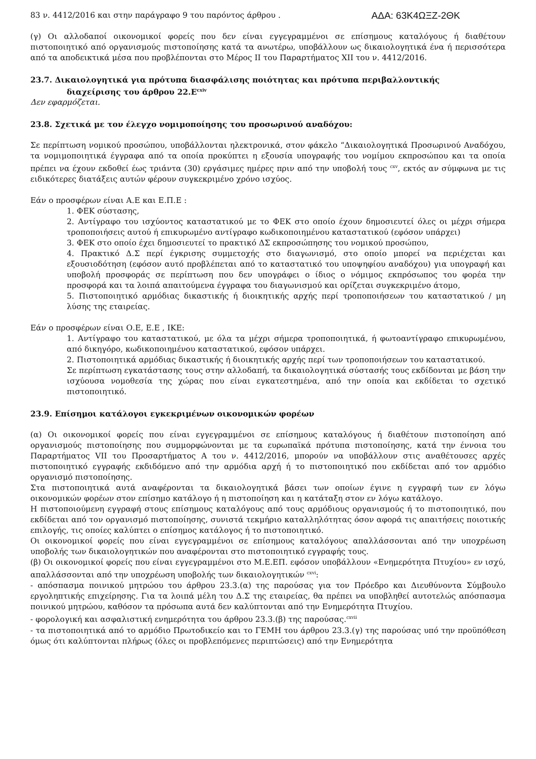83 ν. 4412/2016 και στην παράγραφο 9 του παρόντος άρθρου . ΑΔΑ: 63Κ4ΩΞΖ-2ΘΚ
(γ) Οι αλλοδαποί οικονομικοί φορείς που δεν είναι εγγεγραμμένοι σε επίσημους καταλόγους ή διαθέτουν πιστοποιητικό από οργανισμούς πιστοποίησης κατά τα ανωτέρω, υποβάλλουν ως δικαιολογητικά ένα ή περισσότερα από τα αποδεικτικά μέσα που προβλέπονται στο Μέρος ΙΙ του Παραρτήματος XII του ν. 4412/2016.
23.7. Δικαιολογητικά για πρότυπα διασφάλισης ποιότητας και πρότυπα περιβαλλοντικής
διαχείρισης του άρθρου 22.Ε<sup>cxiv</sup>
Δεν εφαρμόζεται.
23.8. Σχετικά με τον έλεγχο νομιμοποίησης του προσωρινού αναδόχου:
Σε περίπτωση νομικού προσώπου, υποβάλλονται ηλεκτρονικά, στον φάκελο “Δικαιολογητικά Προσωρινού Αναδόχου, τα νομιμοποιητικά έγγραφα από τα οποία προκύπτει η εξουσία υπογραφής του νομίμου εκπροσώπου και τα οποία πρέπει να έχουν εκδοθεί έως τριάντα (30) εργάσιμες ημέρες πριν από την υποβολή τους <sup>cxv</sup>, εκτός αν σύμφωνα με τις ειδικότερες διατάξεις αυτών φέρουν συγκεκριμένο χρόνο ισχύος.
Εάν ο προσφέρων είναι Α.Ε και Ε.Π.Ε :
1. ΦΕΚ σύστασης,
2. Αντίγραφο του ισχύοντος καταστατικού με το ΦΕΚ στο οποίο έχουν δημοσιευτεί όλες οι μέχρι σήμερα τροποποιήσεις αυτού ή επικυρωμένο αντίγραφο κωδικοποιημένου καταστατικού (εφόσον υπάρχει)
3. ΦΕΚ στο οποίο έχει δημοσιευτεί το πρακτικό ΔΣ εκπροσώπησης του νομικού προσώπου,
4. Πρακτικό Δ.Σ περί έγκρισης συμμετοχής στο διαγωνισμό, στο οποίο μπορεί να περιέχεται και εξουσιοδότηση (εφόσον αυτό προβλέπεται από το καταστατικό του υποψηφίου αναδόχου) για υπογραφή και υποβολή προσφοράς σε περίπτωση που δεν υπογράφει ο ίδιος ο νόμιμος εκπρόσωπος του φορέα την προσφορά και τα λοιπά απαιτούμενα έγγραφα του διαγωνισμού και ορίζεται συγκεκριμένο άτομο,
5. Πιστοποιητικό αρμόδιας δικαστικής ή διοικητικής αρχής περί τροποποιήσεων του καταστατικού / μη λύσης της εταιρείας.
Εάν ο προσφέρων είναι Ο.Ε, Ε.Ε , ΙΚΕ:
1. Αντίγραφο του καταστατικού, με όλα τα μέχρι σήμερα τροποποιητικά, ή φωτοαντίγραφο επικυρωμένου, από δικηγόρο, κωδικοποιημένου καταστατικού, εφόσον υπάρχει.
2. Πιστοποιητικά αρμόδιας δικαστικής ή διοικητικής αρχής περί των τροποποιήσεων του καταστατικού.
Σε περίπτωση εγκατάστασης τους στην αλλοδαπή, τα δικαιολογητικά σύστασής τους εκδίδονται με βάση την ισχύουσα νομοθεσία της χώρας που είναι εγκατεστημένα, από την οποία και εκδίδεται το σχετικό πιστοποιητικό.
23.9. Επίσημοι κατάλογοι εγκεκριμένων οικονομικών φορέων
(α) Οι οικονομικοί φορείς που είναι εγγεγραμμένοι σε επίσημους καταλόγους ή διαθέτουν πιστοποίηση από οργανισμούς πιστοποίησης που συμμορφώνονται με τα ευρωπαϊκά πρότυπα πιστοποίησης, κατά την έννοια του Παραρτήματος VII του Προσαρτήματος Α του ν. 4412/2016, μπορούν να υποβάλλουν στις αναθέτουσες αρχές πιστοποιητικό εγγραφής εκδιδόμενο από την αρμόδια αρχή ή το πιστοποιητικό που εκδίδεται από τον αρμόδιο οργανισμό πιστοποίησης.
Στα πιστοποιητικά αυτά αναφέρονται τα δικαιολογητικά βάσει των οποίων έγινε η εγγραφή των εν λόγω οικονομικών φορέων στον επίσημο κατάλογο ή η πιστοποίηση και η κατάταξη στον εν λόγω κατάλογο.
Η πιστοποιούμενη εγγραφή στους επίσημους καταλόγους από τους αρμόδιους οργανισμούς ή το πιστοποιητικό, που εκδίδεται από τον οργανισμό πιστοποίησης, συνιστά τεκμήριο καταλληλότητας όσον αφορά τις απαιτήσεις ποιοτικής επιλογής, τις οποίες καλύπτει ο επίσημος κατάλογος ή το πιστοποιητικό.
Οι οικονομικοί φορείς που είναι εγγεγραμμένοι σε επίσημους καταλόγους απαλλάσσονται από την υποχρέωση υποβολής των δικαιολογητικών που αναφέρονται στο πιστοποιητικό εγγραφής τους.
(β) Οι οικονομικοί φορείς που είναι εγγεγραμμένοι στο Μ.Ε.ΕΠ. εφόσον υποβάλλουν «Ενημερότητα Πτυχίου» εν ισχύ, απαλλάσσονται από την υποχρέωση υποβολής των δικαιολογητικών <sup>cxvi</sup>:
- απόσπασμα ποινικού μητρώου του άρθρου 23.3.(α) της παρούσας για τον Πρόεδρο και Διευθύνοντα Σύμβουλο εργοληπτικής επιχείρησης. Για τα λοιπά μέλη του Δ.Σ της εταιρείας, θα πρέπει να υποβληθεί αυτοτελώς απόσπασμα ποινικού μητρώου, καθόσον τα πρόσωπα αυτά δεν καλύπτονται από την Ενημερότητα Πτυχίου.
- φορολογική και ασφαλιστική ενημερότητα του άρθρου 23.3.(β) της παρούσας.<sup>cxvii</sup>
- τα πιστοποιητικά από το αρμόδιο Πρωτοδικείο και το ΓΕΜΗ του άρθρου 23.3.(γ) της παρούσας υπό την προϋπόθεση όμως ότι καλύπτονται πλήρως (όλες οι προβλεπόμενες περιπτώσεις) από την Ενημερότητα